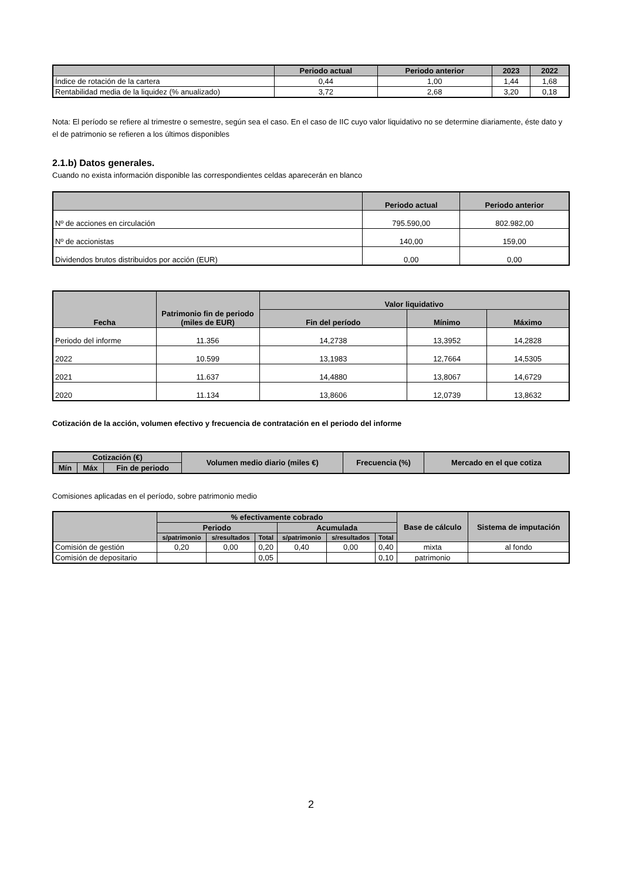| | Periodo actual | Periodo anterior | 2023 | 2022 |
| --- | --- | --- | --- | --- |
| Índice de rotación de la cartera | 0,44 | 1,00 | 1,44 | 1,68 |
| Rentabilidad media de la liquidez (% anualizado) | 3,72 | 2,68 | 3,20 | 0,18 |
Nota: El período se refiere al trimestre o semestre, según sea el caso. En el caso de IIC cuyo valor liquidativo no se determine diariamente, éste dato y el de patrimonio se refieren a los últimos disponibles
2.1.b) Datos generales.
Cuando no exista información disponible las correspondientes celdas aparecerán en blanco
| | Periodo actual | Periodo anterior |
| --- | --- | --- |
| Nº de acciones en circulación | 795.590,00 | 802.982,00 |
| Nº de accionistas | 140,00 | 159,00 |
| Dividendos brutos distribuidos por acción (EUR) | 0,00 | 0,00 |
| Fecha | Patrimonio fin de periodo (miles de EUR) | Valor liquidativo | | |
| --- | --- | --- | --- | --- |
| | | Fin del período | Mínimo | Máximo |
| Periodo del informe | 11.356 | 14,2738 | 13,3952 | 14,2828 |
| 2022 | 10.599 | 13,1983 | 12,7664 | 14,5305 |
| 2021 | 11.637 | 14,4880 | 13,8067 | 14,6729 |
| 2020 | 11.134 | 13,8606 | 12,0739 | 13,8632 |
Cotización de la acción, volumen efectivo y frecuencia de contratación en el periodo del informe
| Cotización (€) | | | Volumen medio diario (miles €) | Frecuencia (%) | Mercado en el que cotiza |
| --- | --- | --- | --- | --- | --- |
| Mín | Máx | Fin de periodo | | | |
Comisiones aplicadas en el período, sobre patrimonio medio
| | % efectivamente cobrado | | | | | | Base de cálculo | Sistema de imputación |
| --- | --- | --- | --- | --- | --- | --- | --- | --- |
| | Periodo | | | Acumulada | | | | |
| | s/patrimonio | s/resultados | Total | s/patrimonio | s/resultados | Total | | |
| Comisión de gestión | 0,20 | 0,00 | 0,20 | 0,40 | 0,00 | 0,40 | mixta | al fondo |
| Comisión de depositario | | | 0,05 | | | 0,10 | patrimonio | |
2